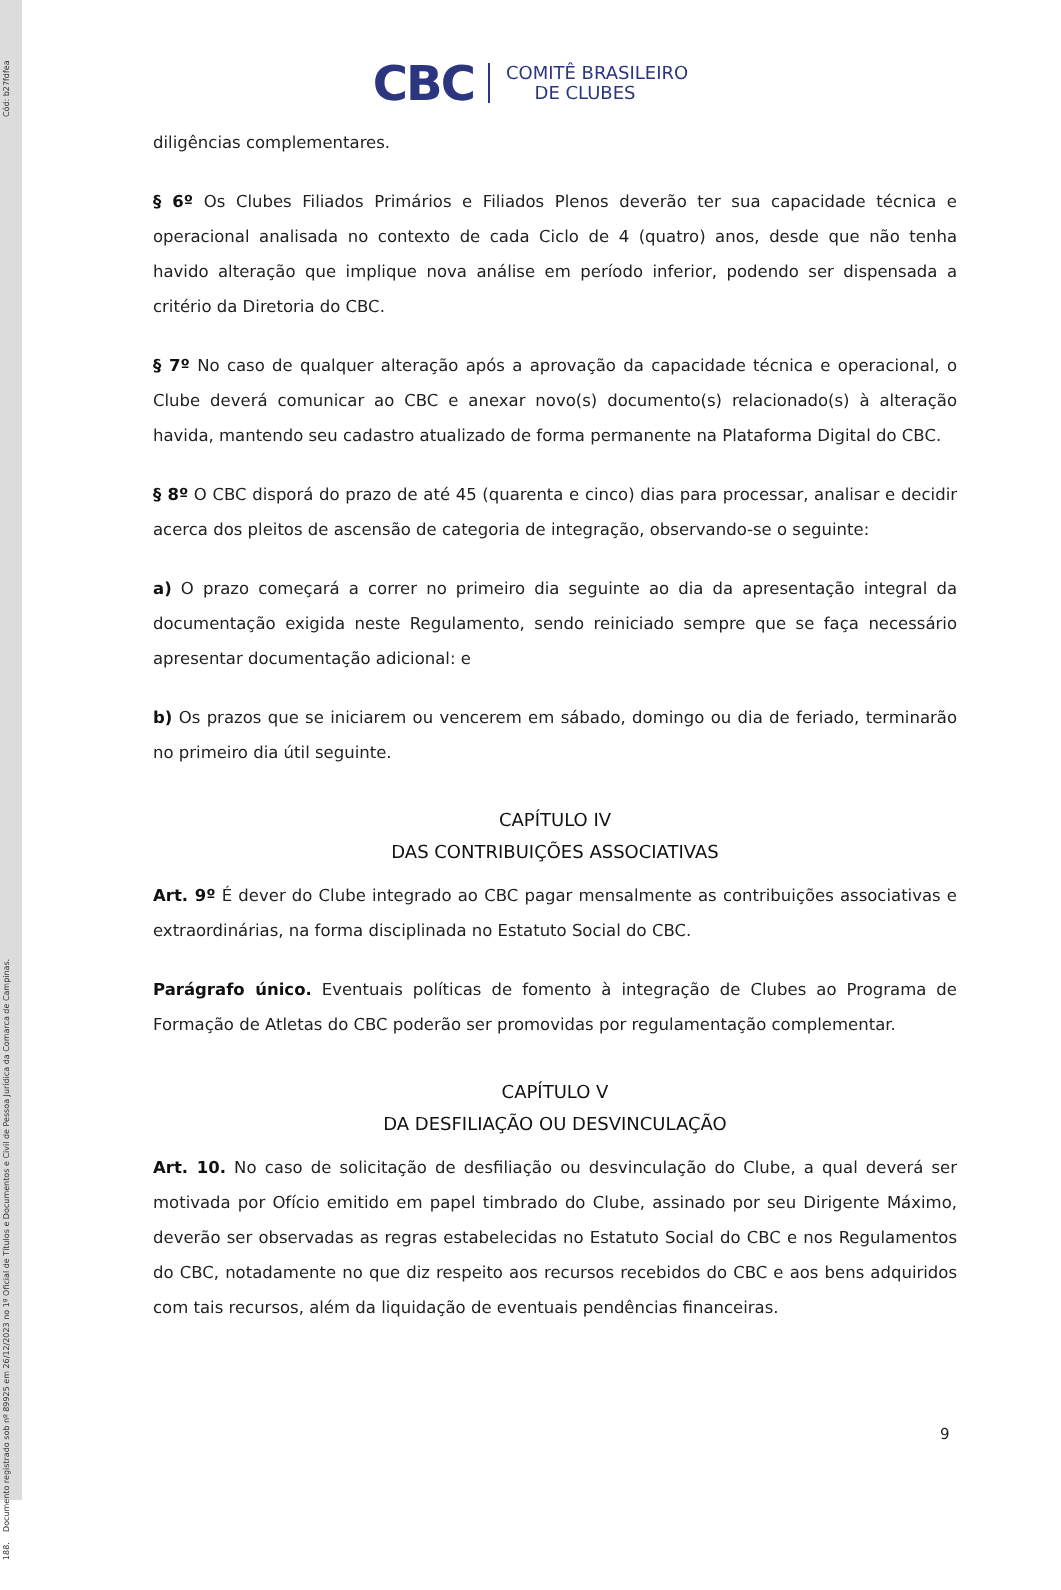188. Documento registrado sob nº 89925 em 26/12/2023 no 1º Oficial de Títulos e Documentos e Civil de Pessoa Jurídica da Comarca de Campinas. Cód: b27fdfea
CBC COMITÊ BRASILEIRO
DE CLUBES
diligências complementares.
§ 6º Os Clubes Filiados Primários e Filiados Plenos deverão ter sua capacidade técnica e operacional analisada no contexto de cada Ciclo de 4 (quatro) anos, desde que não tenha havido alteração que implique nova análise em período inferior, podendo ser dispensada a critério da Diretoria do CBC.
§ 7º No caso de qualquer alteração após a aprovação da capacidade técnica e operacional, o Clube deverá comunicar ao CBC e anexar novo(s) documento(s) relacionado(s) à alteração havida, mantendo seu cadastro atualizado de forma permanente na Plataforma Digital do CBC.
§ 8º O CBC disporá do prazo de até 45 (quarenta e cinco) dias para processar, analisar e decidir acerca dos pleitos de ascensão de categoria de integração, observando-se o seguinte:
a) O prazo começará a correr no primeiro dia seguinte ao dia da apresentação integral da documentação exigida neste Regulamento, sendo reiniciado sempre que se faça necessário apresentar documentação adicional: e
b) Os prazos que se iniciarem ou vencerem em sábado, domingo ou dia de feriado, terminarão no primeiro dia útil seguinte.
CAPÍTULO IV
DAS CONTRIBUIÇÕES ASSOCIATIVAS
Art. 9º É dever do Clube integrado ao CBC pagar mensalmente as contribuições associativas e extraordinárias, na forma disciplinada no Estatuto Social do CBC.
Parágrafo único. Eventuais políticas de fomento à integração de Clubes ao Programa de Formação de Atletas do CBC poderão ser promovidas por regulamentação complementar.
CAPÍTULO V
DA DESFILIAÇÃO OU DESVINCULAÇÃO
Art. 10. No caso de solicitação de desfiliação ou desvinculação do Clube, a qual deverá ser motivada por Ofício emitido em papel timbrado do Clube, assinado por seu Dirigente Máximo, deverão ser observadas as regras estabelecidas no Estatuto Social do CBC e nos Regulamentos do CBC, notadamente no que diz respeito aos recursos recebidos do CBC e aos bens adquiridos com tais recursos, além da liquidação de eventuais pendências financeiras.
9